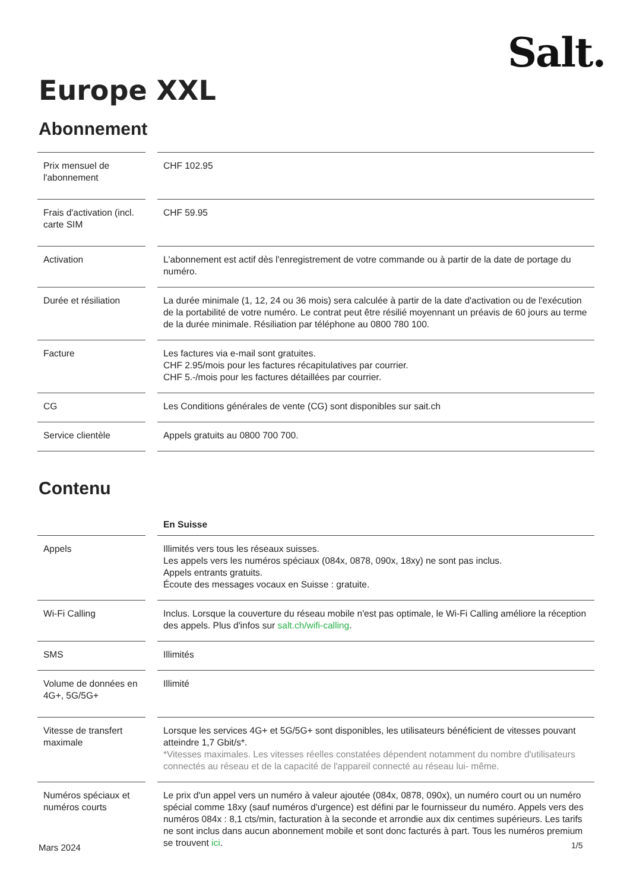Salt.
Europe XXL
Abonnement
| Prix mensuel de l'abonnement | CHF 102.95 |
| Frais d'activation (incl. carte SIM | CHF 59.95 |
| Activation | L'abonnement est actif dès l'enregistrement de votre commande ou à partir de la date de portage du numéro. |
| Durée et résiliation | La durée minimale (1, 12, 24 ou 36 mois) sera calculée à partir de la date d'activation ou de l'exécution de la portabilité de votre numéro. Le contrat peut être résilié moyennant un préavis de 60 jours au terme de la durée minimale. Résiliation par téléphone au 0800 780 100. |
| Facture | Les factures via e-mail sont gratuites. CHF 2.95/mois pour les factures récapitulatives par courrier. CHF 5.-/mois pour les factures détaillées par courrier. |
| CG | Les Conditions générales de vente (CG) sont disponibles sur sait.ch |
| Service clientèle | Appels gratuits au 0800 700 700. |
Contenu
| | En Suisse |
| Appels | Illimités vers tous les réseaux suisses. Les appels vers les numéros spéciaux (084x, 0878, 090x, 18xy) ne sont pas inclus. Appels entrants gratuits. Écoute des messages vocaux en Suisse : gratuite. |
| Wi-Fi Calling | Inclus. Lorsque la couverture du réseau mobile n'est pas optimale, le Wi-Fi Calling améliore la réception des appels. Plus d'infos sur salt.ch/wifi-calling . |
| SMS | Illimités |
| Volume de données en 4G+, 5G/5G+ | Illimité |
| Vitesse de transfert maximale | Lorsque les services 4G+ et 5G/5G+ sont disponibles, les utilisateurs bénéficient de vitesses pouvant atteindre 1,7 Gbit/s*. *Vitesses maximales. Les vitesses réelles constatées dépendent notamment du nombre d'utilisateurs connectés au réseau et de la capacité de l'appareil connecté au réseau lui- même. |
| Numéros spéciaux et numéros courts | Le prix d'un appel vers un numéro à valeur ajoutée (084x, 0878, 090x), un numéro court ou un numéro spécial comme 18xy (sauf numéros d'urgence) est défini par le fournisseur du numéro. Appels vers des numéros 084x : 8,1 cts/min, facturation à la seconde et arrondie aux dix centimes supérieurs. Les tarifs ne sont inclus dans aucun abonnement mobile et sont donc facturés à part. Tous les numéros premium se trouvent ici . |
Mars 2024 1/5